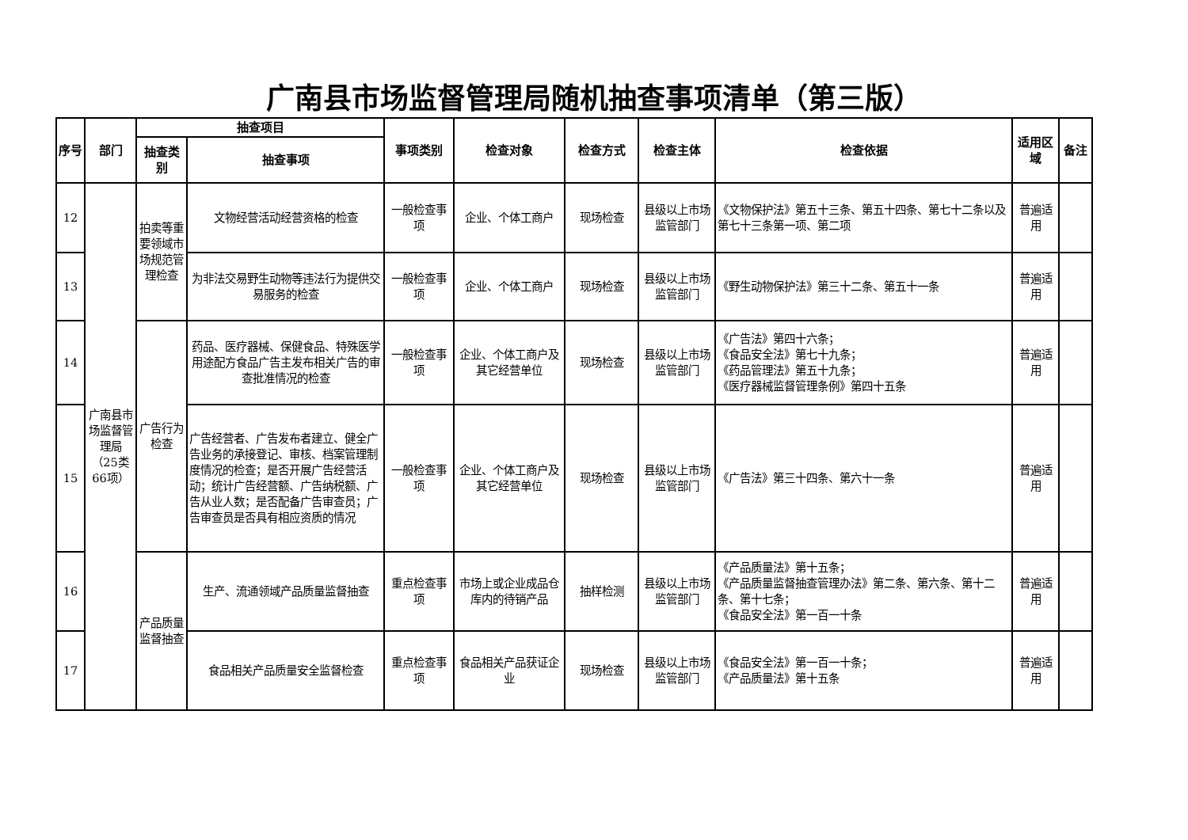广南县市场监督管理局随机抽查事项清单（第三版）
| 序号 | 部门 | 抽查项目 | | 事项类别 | 检查对象 | 检查方式 | 检查主体 | 检查依据 | 适用区域 | 备注 |
| --- | --- | --- | --- | --- | --- | --- | --- | --- | --- | --- |
| | | 抽查类别 | 抽查事项 | | | | | | | |
| 12 | 广南县市场监督管理局（25类66项） | 拍卖等重要领域市场规范管理检查 | 文物经营活动经营资格的检查 | 一般检查事项 | 企业、个体工商户 | 现场检查 | 县级以上市场监管部门 | 《文物保护法》第五十三条、第五十四条、第七十二条以及第七十三条第一项、第二项 | 普遍适用 | |
| 13 | | | 为非法交易野生动物等违法行为提供交易服务的检查 | 一般检查事项 | 企业、个体工商户 | 现场检查 | 县级以上市场监管部门 | 《野生动物保护法》第三十二条、第五十一条 | 普遍适用 | |
| 14 | | 广告行为检查 | 药品、医疗器械、保健食品、特殊医学用途配方食品广告主发布相关广告的审查批准情况的检查 | 一般检查事项 | 企业、个体工商户及其它经营单位 | 现场检查 | 县级以上市场监管部门 | 《广告法》第四十六条； 《食品安全法》第七十九条； 《药品管理法》第五十九条； 《医疗器械监督管理条例》第四十五条 | 普遍适用 | |
| 15 | | | 广告经营者、广告发布者建立、健全广告业务的承接登记、审核、档案管理制度情况的检查；是否开展广告经营活动；统计广告经营额、广告纳税额、广告从业人数；是否配备广告审查员；广告审查员是否具有相应资质的情况 | 一般检查事项 | 企业、个体工商户及其它经营单位 | 现场检查 | 县级以上市场监管部门 | 《广告法》第三十四条、第六十一条 | 普遍适用 | |
| 16 | | 产品质量监督抽查 | 生产、流通领域产品质量监督抽查 | 重点检查事项 | 市场上或企业成品仓库内的待销产品 | 抽样检测 | 县级以上市场监管部门 | 《产品质量法》第十五条； 《产品质量监督抽查管理办法》第二条、第六条、第十二条、第十七条； 《食品安全法》第一百一十条 | 普遍适用 | |
| 17 | | | 食品相关产品质量安全监督检查 | 重点检查事项 | 食品相关产品获证企业 | 现场检查 | 县级以上市场监管部门 | 《食品安全法》第一百一十条； 《产品质量法》第十五条 | 普遍适用 | |